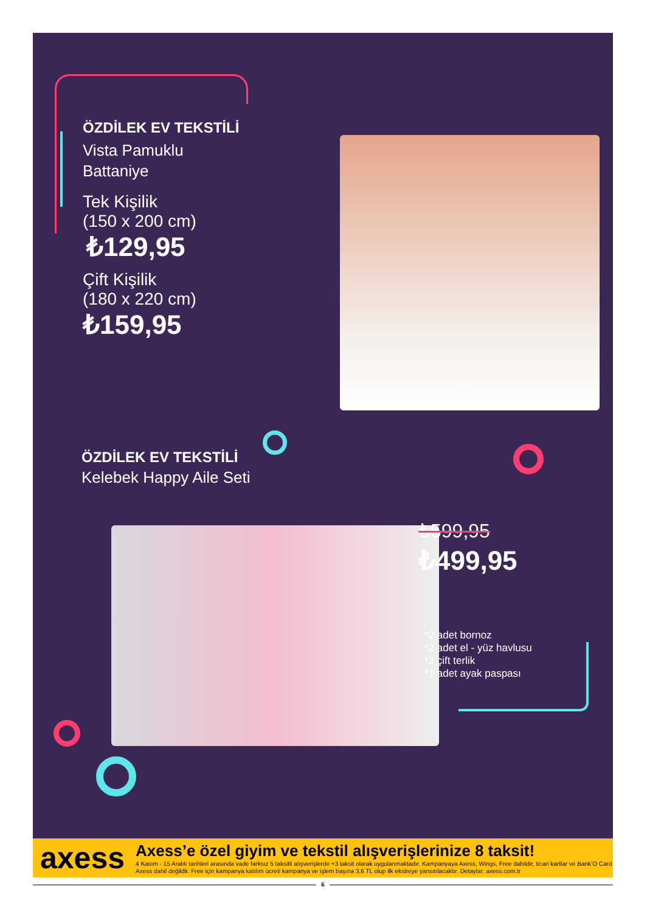ÖZDİLEK EV TEKSTİLİ
Vista Pamuklu
Battaniye
Tek Kişilik
(150 x 200 cm)
₺129,95
Çift Kişilik
(180 x 220 cm)
₺159,95
ÖZDİLEK EV TEKSTİLİ
Kelebek Happy Aile Seti
₺599,95
₺499,95
*2 adet bornoz
*2 adet el - yüz havlusu
*2 çift terlik
*1 adet ayak paspası
axess
Axess’e özel giyim ve tekstil alışverişlerinize 8 taksit!
4 Kasım - 15 Aralık tarihleri arasında vade farksız 5 taksitli alışverişlerde +3 taksit olarak uygulanmaktadır. Kampanyaya Axess, Wings, Free dahildir, ticari kartlar ve Bank’O Card Axess dahil değildir. Free için kampanya katılım ücreti kampanya ve işlem başına 3,6 TL olup ilk ekstreye yansıtılacaktır. Detaylar: axess.com.tr
6